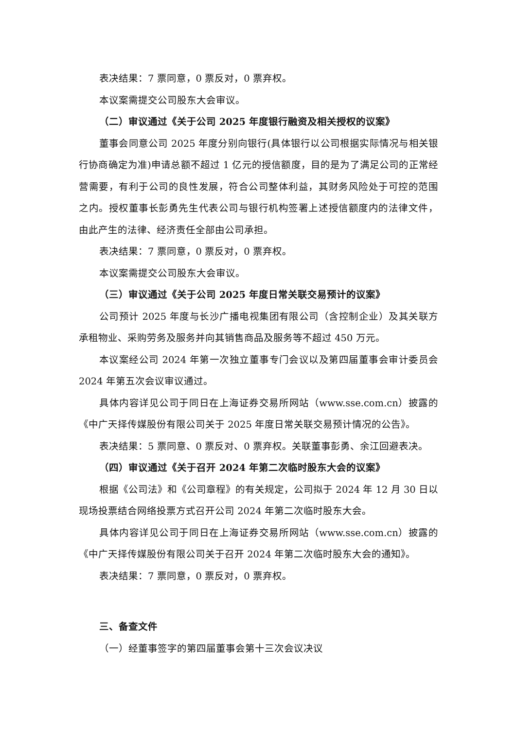表决结果：7 票同意，0 票反对，0 票弃权。
本议案需提交公司股东大会审议。
（二）审议通过《关于公司 2025 年度银行融资及相关授权的议案》
董事会同意公司 2025 年度分别向银行(具体银行以公司根据实际情况与相关银行协商确定为准)申请总额不超过 1 亿元的授信额度，目的是为了满足公司的正常经营需要，有利于公司的良性发展，符合公司整体利益，其财务风险处于可控的范围之内。授权董事长彭勇先生代表公司与银行机构签署上述授信额度内的法律文件，由此产生的法律、经济责任全部由公司承担。
表决结果：7 票同意，0 票反对，0 票弃权。
本议案需提交公司股东大会审议。
（三）审议通过《关于公司 2025 年度日常关联交易预计的议案》
公司预计 2025 年度与长沙广播电视集团有限公司（含控制企业）及其关联方承租物业、采购劳务及服务并向其销售商品及服务等不超过 450 万元。
本议案经公司 2024 年第一次独立董事专门会议以及第四届董事会审计委员会 2024 年第五次会议审议通过。
具体内容详见公司于同日在上海证券交易所网站（www.sse.com.cn）披露的《中广天择传媒股份有限公司关于 2025 年度日常关联交易预计情况的公告》。
表决结果：5 票同意、0 票反对、0 票弃权。关联董事彭勇、余江回避表决。
（四）审议通过《关于召开 2024 年第二次临时股东大会的议案》
根据《公司法》和《公司章程》的有关规定，公司拟于 2024 年 12 月 30 日以现场投票结合网络投票方式召开公司 2024 年第二次临时股东大会。
具体内容详见公司于同日在上海证券交易所网站（www.sse.com.cn）披露的《中广天择传媒股份有限公司关于召开 2024 年第二次临时股东大会的通知》。
表决结果：7 票同意，0 票反对，0 票弃权。
三、备查文件
（一）经董事签字的第四届董事会第十三次会议决议